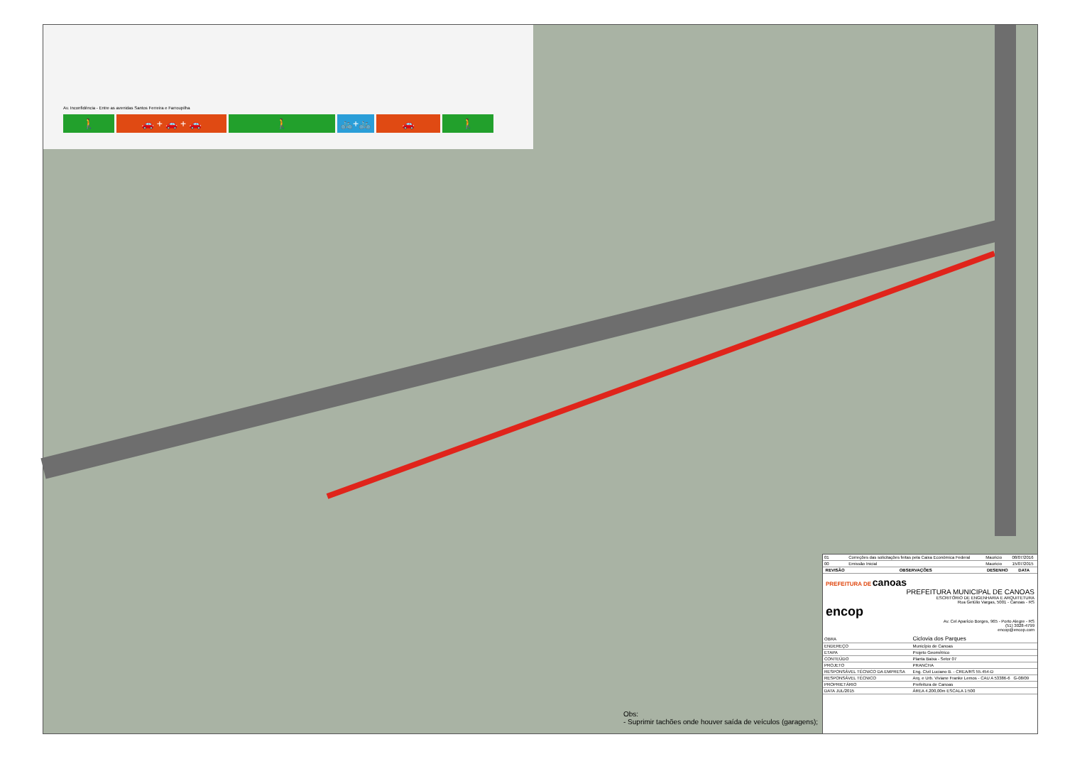Av. Inconfidência - Entre as avenidas Santos Ferreira e Farroupilha
🚶 🚗 + 🚗 + 🚗 🚶 🚲+🚲 🚗 🚶
Obs:
- Suprimir tachões onde houver saída de veículos (garagens);
| 01 | Correções das solicitações feitas pela Caixa Econômica Federal | Mauricio | 08/07/2016 |
| 00 | Emissão Inicial | Mauricio | 15/07/2015 |
| REVISÃO | OBSERVAÇÕES | DESENHO | DATA |
PREFEITURA DE canoas
PREFEITURA MUNICIPAL DE CANOAS
ESCRITÓRIO DE ENGENHARIA E ARQUITETURA
Rua Getúlio Vargas, 5001 - Canoas - RS
encop
Av. Cel Aparício Borges, 965 - Porto Alegre - RS
(51) 3028-4799
encop@encop.com
| OBRA | Ciclovia dos Parques |
| ENDEREÇO | Município de Canoas |
| ETAPA | Projeto Geométrico |
| CONTEÚDO | Planta Baixa - Setor 07 |
| PROJETO | PRANCHA |
| RESPONSÁVEL TÉCNICO DA EMPRESA | Eng. Civil Luciano B. - CREA/RS 55.454-D |
| RESPONSÁVEL TÉCNICO | Arq. e Urb. Viviane Franke Lemos - CAU A 53386-6 G-08/09 |
| PROPRIETÁRIO | Prefeitura de Canoas |
| DATA JUL/2015 | ÁREA 4.200,00m ESCALA 1:500 |